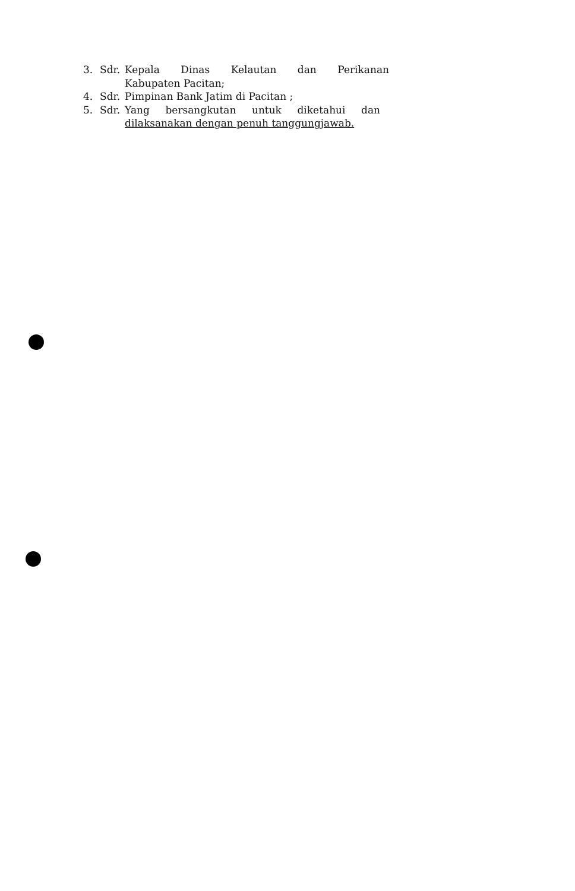3. Sdr. Kepala Dinas Kelautan dan Perikanan
Kabupaten Pacitan;
4. Sdr. Pimpinan Bank Jatim di Pacitan ;
5. Sdr. Yang bersangkutan untuk diketahui dan
dilaksanakan dengan penuh tanggungjawab.